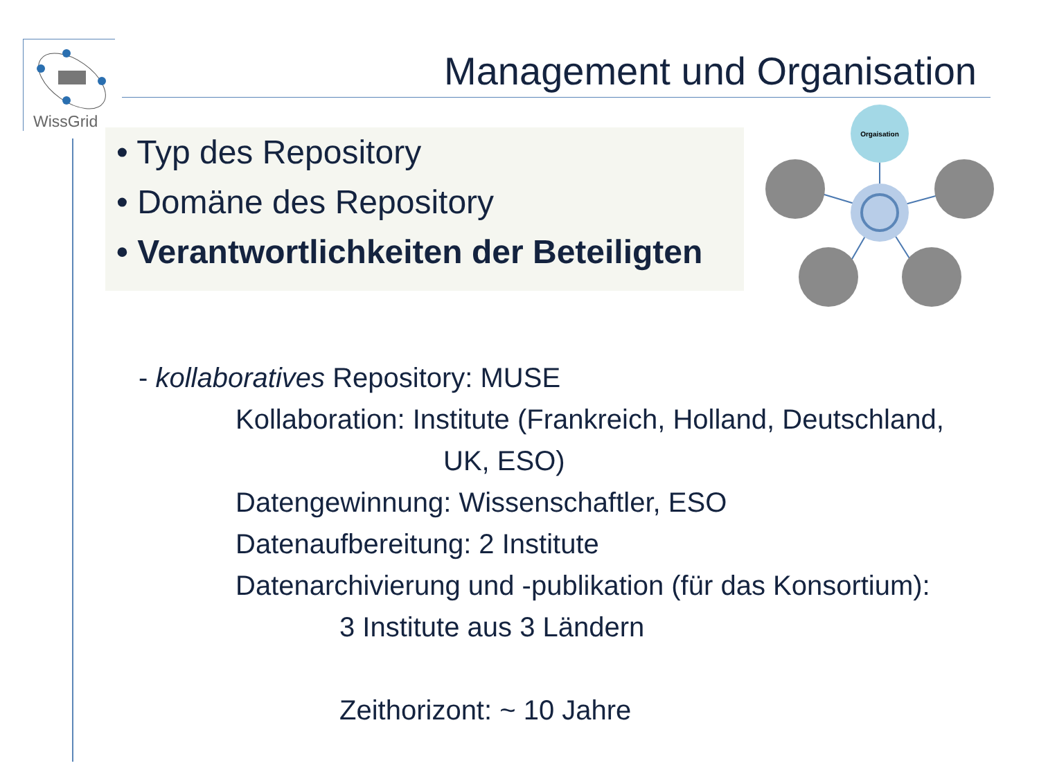WissGrid
Management und Organisation
• Typ des Repository
• Domäne des Repository
• Verantwortlichkeiten der Beteiligten
Orgaisation
- kollaboratives Repository: MUSE
Kollaboration: Institute (Frankreich, Holland, Deutschland,
UK, ESO)
Datengewinnung: Wissenschaftler, ESO
Datenaufbereitung: 2 Institute
Datenarchivierung und -publikation (für das Konsortium):
3 Institute aus 3 Ländern
Zeithorizont: ~ 10 Jahre